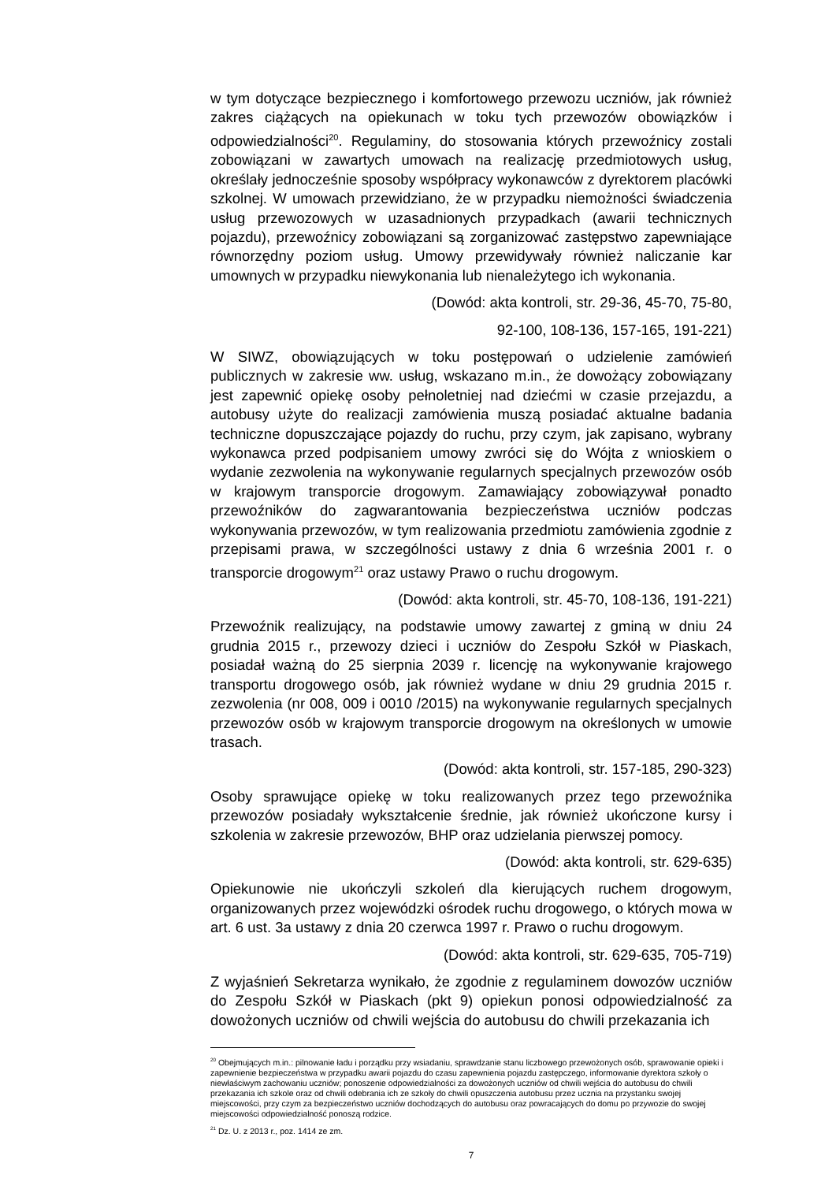w tym dotyczące bezpiecznego i komfortowego przewozu uczniów, jak również zakres ciążących na opiekunach w toku tych przewozów obowiązków i odpowiedzialności<sup>20</sup>. Regulaminy, do stosowania których przewoźnicy zostali zobowiązani w zawartych umowach na realizację przedmiotowych usług, określały jednocześnie sposoby współpracy wykonawców z dyrektorem placówki szkolnej. W umowach przewidziano, że w przypadku niemożności świadczenia usług przewozowych w uzasadnionych przypadkach (awarii technicznych pojazdu), przewoźnicy zobowiązani są zorganizować zastępstwo zapewniające równorzędny poziom usług. Umowy przewidywały również naliczanie kar umownych w przypadku niewykonania lub nienależytego ich wykonania.
(Dowód: akta kontroli, str. 29-36, 45-70, 75-80,
92-100, 108-136, 157-165, 191-221)
W SIWZ, obowiązujących w toku postępowań o udzielenie zamówień publicznych w zakresie ww. usług, wskazano m.in., że dowożący zobowiązany jest zapewnić opiekę osoby pełnoletniej nad dziećmi w czasie przejazdu, a autobusy użyte do realizacji zamówienia muszą posiadać aktualne badania techniczne dopuszczające pojazdy do ruchu, przy czym, jak zapisano, wybrany wykonawca przed podpisaniem umowy zwróci się do Wójta z wnioskiem o wydanie zezwolenia na wykonywanie regularnych specjalnych przewozów osób w krajowym transporcie drogowym. Zamawiający zobowiązywał ponadto przewoźników do zagwarantowania bezpieczeństwa uczniów podczas wykonywania przewozów, w tym realizowania przedmiotu zamówienia zgodnie z przepisami prawa, w szczególności ustawy z dnia 6 września 2001 r. o transporcie drogowym<sup>21</sup> oraz ustawy Prawo o ruchu drogowym.
(Dowód: akta kontroli, str. 45-70, 108-136, 191-221)
Przewoźnik realizujący, na podstawie umowy zawartej z gminą w dniu 24 grudnia 2015 r., przewozy dzieci i uczniów do Zespołu Szkół w Piaskach, posiadał ważną do 25 sierpnia 2039 r. licencję na wykonywanie krajowego transportu drogowego osób, jak również wydane w dniu 29 grudnia 2015 r. zezwolenia (nr 008, 009 i 0010 /2015) na wykonywanie regularnych specjalnych przewozów osób w krajowym transporcie drogowym na określonych w umowie trasach.
(Dowód: akta kontroli, str. 157-185, 290-323)
Osoby sprawujące opiekę w toku realizowanych przez tego przewoźnika przewozów posiadały wykształcenie średnie, jak również ukończone kursy i szkolenia w zakresie przewozów, BHP oraz udzielania pierwszej pomocy.
(Dowód: akta kontroli, str. 629-635)
Opiekunowie nie ukończyli szkoleń dla kierujących ruchem drogowym, organizowanych przez wojewódzki ośrodek ruchu drogowego, o których mowa w art. 6 ust. 3a ustawy z dnia 20 czerwca 1997 r. Prawo o ruchu drogowym.
(Dowód: akta kontroli, str. 629-635, 705-719)
Z wyjaśnień Sekretarza wynikało, że zgodnie z regulaminem dowozów uczniów do Zespołu Szkół w Piaskach (pkt 9) opiekun ponosi odpowiedzialność za dowożonych uczniów od chwili wejścia do autobusu do chwili przekazania ich
<sup>20</sup> Obejmujących m.in.: pilnowanie ładu i porządku przy wsiadaniu, sprawdzanie stanu liczbowego przewożonych osób, sprawowanie opieki i zapewnienie bezpieczeństwa w przypadku awarii pojazdu do czasu zapewnienia pojazdu zastępczego, informowanie dyrektora szkoły o niewłaściwym zachowaniu uczniów; ponoszenie odpowiedzialności za dowożonych uczniów od chwili wejścia do autobusu do chwili przekazania ich szkole oraz od chwili odebrania ich ze szkoły do chwili opuszczenia autobusu przez ucznia na przystanku swojej miejscowości, przy czym za bezpieczeństwo uczniów dochodzących do autobusu oraz powracających do domu po przywozie do swojej miejscowości odpowiedzialność ponoszą rodzice.
<sup>21</sup> Dz. U. z 2013 r., poz. 1414 ze zm.
7